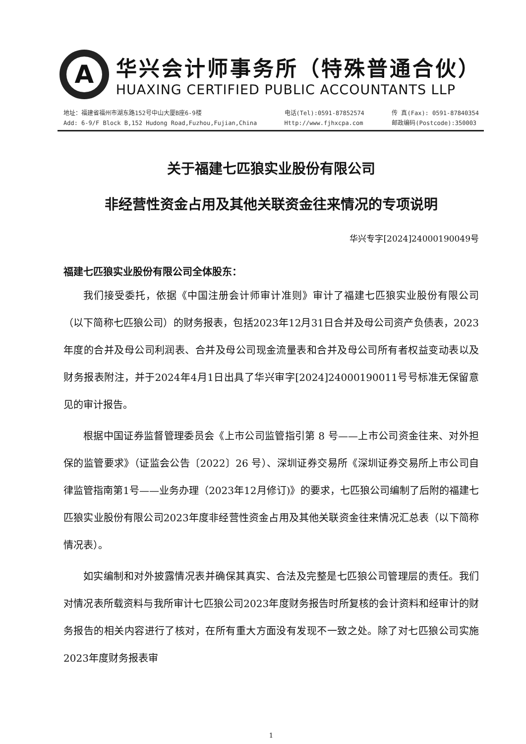A
华兴会计师事务所（特殊普通合伙）
HUAXING CERTIFIED PUBLIC ACCOUNTANTS LLP
地址：福建省福州市湖东路152号中山大厦B座6-9楼
Add: 6-9/F Block B,152 Hudong Road,Fuzhou,Fujian,China
电话(Tel):0591-87852574
Http://www.fjhxcpa.com
传 真(Fax): 0591-87840354
邮政编码(Postcode):350003
关于福建七匹狼实业股份有限公司
非经营性资金占用及其他关联资金往来情况的专项说明
华兴专字[2024]24000190049号
福建七匹狼实业股份有限公司全体股东：
我们接受委托，依据《中国注册会计师审计准则》审计了福建七匹狼实业股份有限公司（以下简称七匹狼公司）的财务报表，包括2023年12月31日合并及母公司资产负债表，2023年度的合并及母公司利润表、合并及母公司现金流量表和合并及母公司所有者权益变动表以及财务报表附注，并于2024年4月1日出具了华兴审字[2024]24000190011号号标准无保留意见的审计报告。
根据中国证券监督管理委员会《上市公司监管指引第 8 号——上市公司资金往来、对外担保的监管要求》（证监会公告〔2022〕26 号）、深圳证券交易所《深圳证券交易所上市公司自律监管指南第1号——业务办理（2023年12月修订)》的要求，七匹狼公司编制了后附的福建七匹狼实业股份有限公司2023年度非经营性资金占用及其他关联资金往来情况汇总表（以下简称情况表）。
如实编制和对外披露情况表并确保其真实、合法及完整是七匹狼公司管理层的责任。我们对情况表所载资料与我所审计七匹狼公司2023年度财务报告时所复核的会计资料和经审计的财务报告的相关内容进行了核对，在所有重大方面没有发现不一致之处。除了对七匹狼公司实施2023年度财务报表审
1